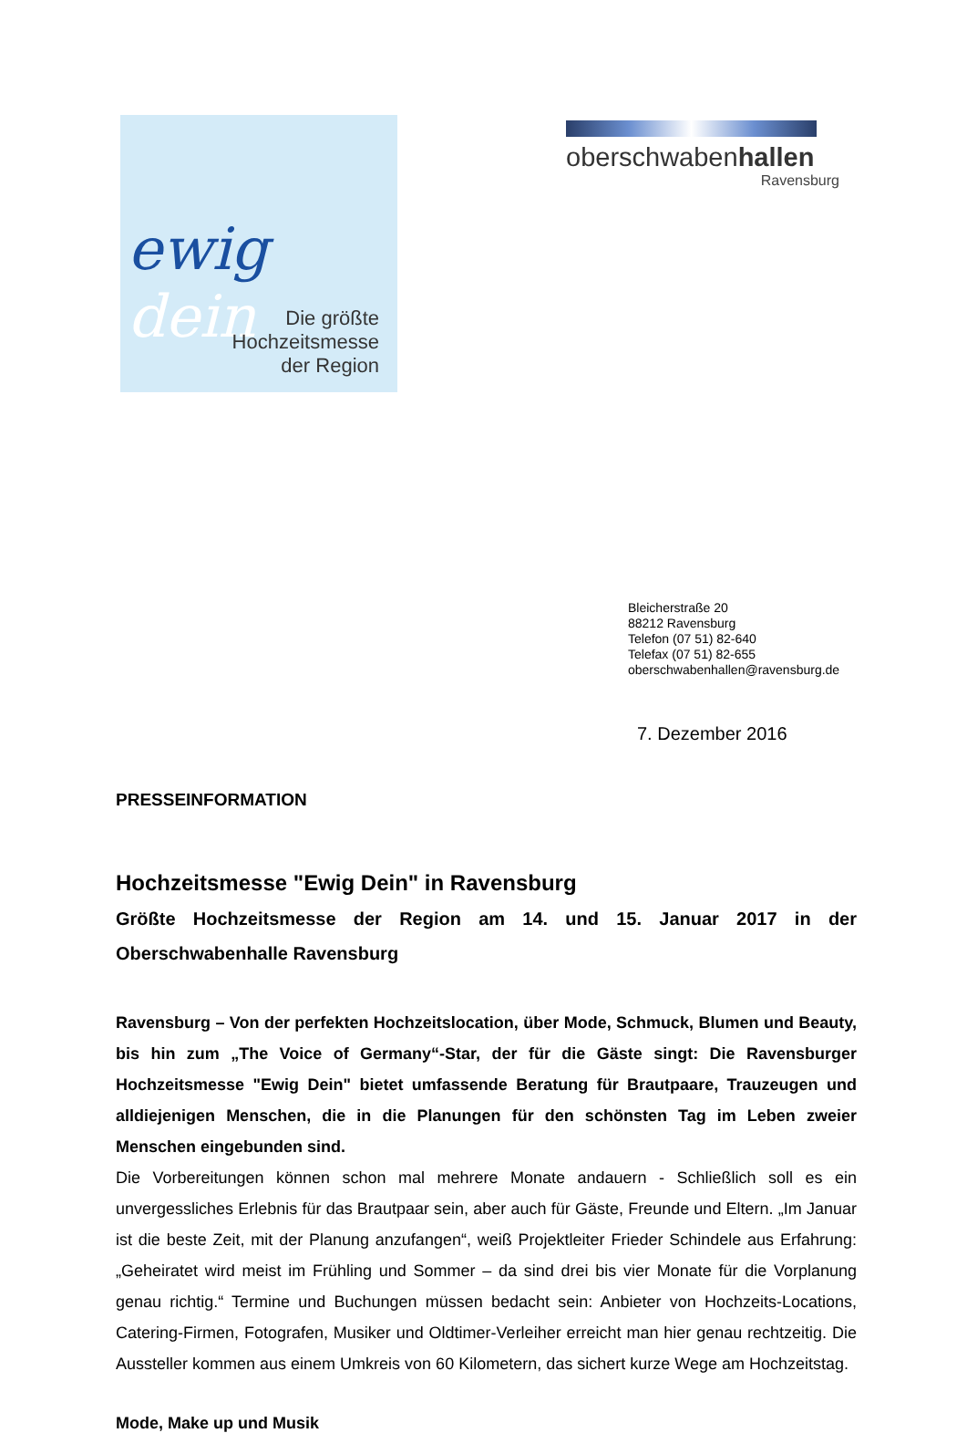ewig dein
Die größte
Hochzeitsmesse
der Region
oberschwabenhallen
Ravensburg
Bleicherstraße 20
88212 Ravensburg
Telefon (07 51) 82-640
Telefax (07 51) 82-655
oberschwabenhallen@ravensburg.de
7. Dezember 2016
PRESSEINFORMATION
Hochzeitsmesse "Ewig Dein" in Ravensburg
Größte Hochzeitsmesse der Region am 14. und 15. Januar 2017 in der Oberschwabenhalle Ravensburg
Ravensburg – Von der perfekten Hochzeitslocation, über Mode, Schmuck, Blumen und Beauty, bis hin zum „The Voice of Germany“-Star, der für die Gäste singt: Die Ravensburger Hochzeitsmesse "Ewig Dein" bietet umfassende Beratung für Brautpaare, Trauzeugen und alldiejenigen Menschen, die in die Planungen für den schönsten Tag im Leben zweier Menschen eingebunden sind.
Die Vorbereitungen können schon mal mehrere Monate andauern - Schließlich soll es ein unvergessliches Erlebnis für das Brautpaar sein, aber auch für Gäste, Freunde und Eltern. „Im Januar ist die beste Zeit, mit der Planung anzufangen“, weiß Projektleiter Frieder Schindele aus Erfahrung: „Geheiratet wird meist im Frühling und Sommer – da sind drei bis vier Monate für die Vorplanung genau richtig.“ Termine und Buchungen müssen bedacht sein: Anbieter von Hochzeits-Locations, Catering-Firmen, Fotografen, Musiker und Oldtimer-Verleiher erreicht man hier genau rechtzeitig. Die Aussteller kommen aus einem Umkreis von 60 Kilometern, das sichert kurze Wege am Hochzeitstag.
Mode, Make up und Musik